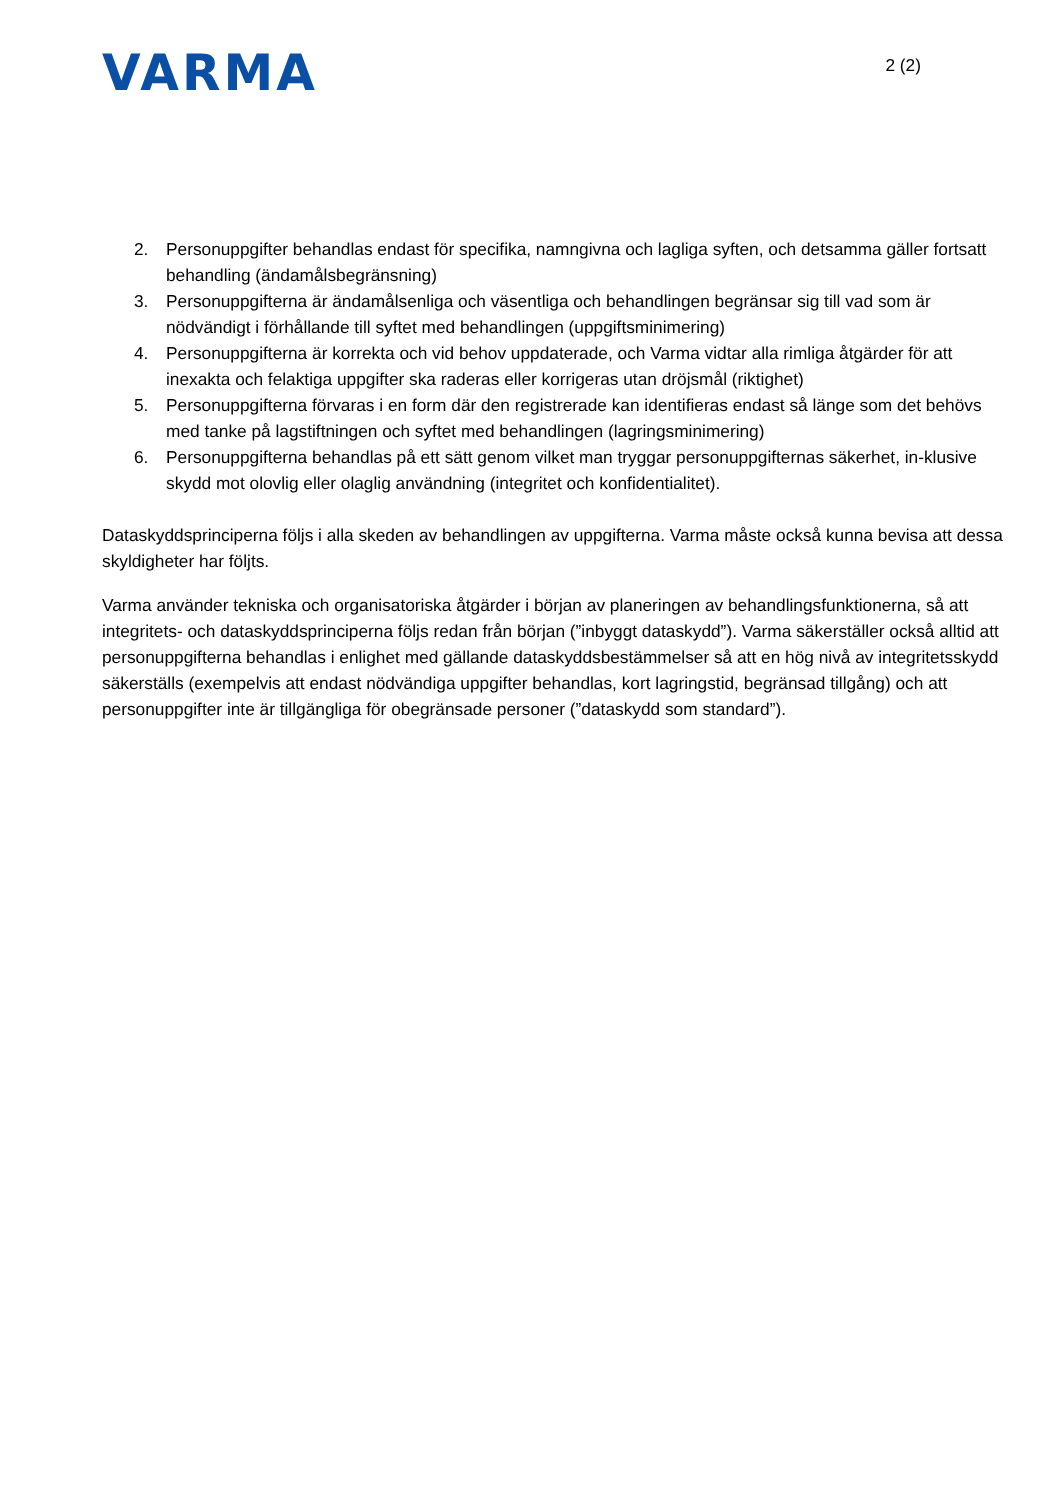VARMA
2 (2)
2. Personuppgifter behandlas endast för specifika, namngivna och lagliga syften, och detsamma gäller fortsatt behandling (ändamålsbegränsning)
3. Personuppgifterna är ändamålsenliga och väsentliga och behandlingen begränsar sig till vad som är nödvändigt i förhållande till syftet med behandlingen (uppgiftsminimering)
4. Personuppgifterna är korrekta och vid behov uppdaterade, och Varma vidtar alla rimliga åtgärder för att inexakta och felaktiga uppgifter ska raderas eller korrigeras utan dröjsmål (riktighet)
5. Personuppgifterna förvaras i en form där den registrerade kan identifieras endast så länge som det behövs med tanke på lagstiftningen och syftet med behandlingen (lagringsminimering)
6. Personuppgifterna behandlas på ett sätt genom vilket man tryggar personuppgifternas säkerhet, in-klusive skydd mot olovlig eller olaglig användning (integritet och konfidentialitet).
Dataskyddsprinciperna följs i alla skeden av behandlingen av uppgifterna. Varma måste också kunna bevisa att dessa skyldigheter har följts.
Varma använder tekniska och organisatoriska åtgärder i början av planeringen av behandlingsfunktionerna, så att integritets- och dataskyddsprinciperna följs redan från början (”inbyggt dataskydd”). Varma säkerställer också alltid att personuppgifterna behandlas i enlighet med gällande dataskyddsbestämmelser så att en hög nivå av integritetsskydd säkerställs (exempelvis att endast nödvändiga uppgifter behandlas, kort lagringstid, begränsad tillgång) och att personuppgifter inte är tillgängliga för obegränsade personer (”dataskydd som standard”).